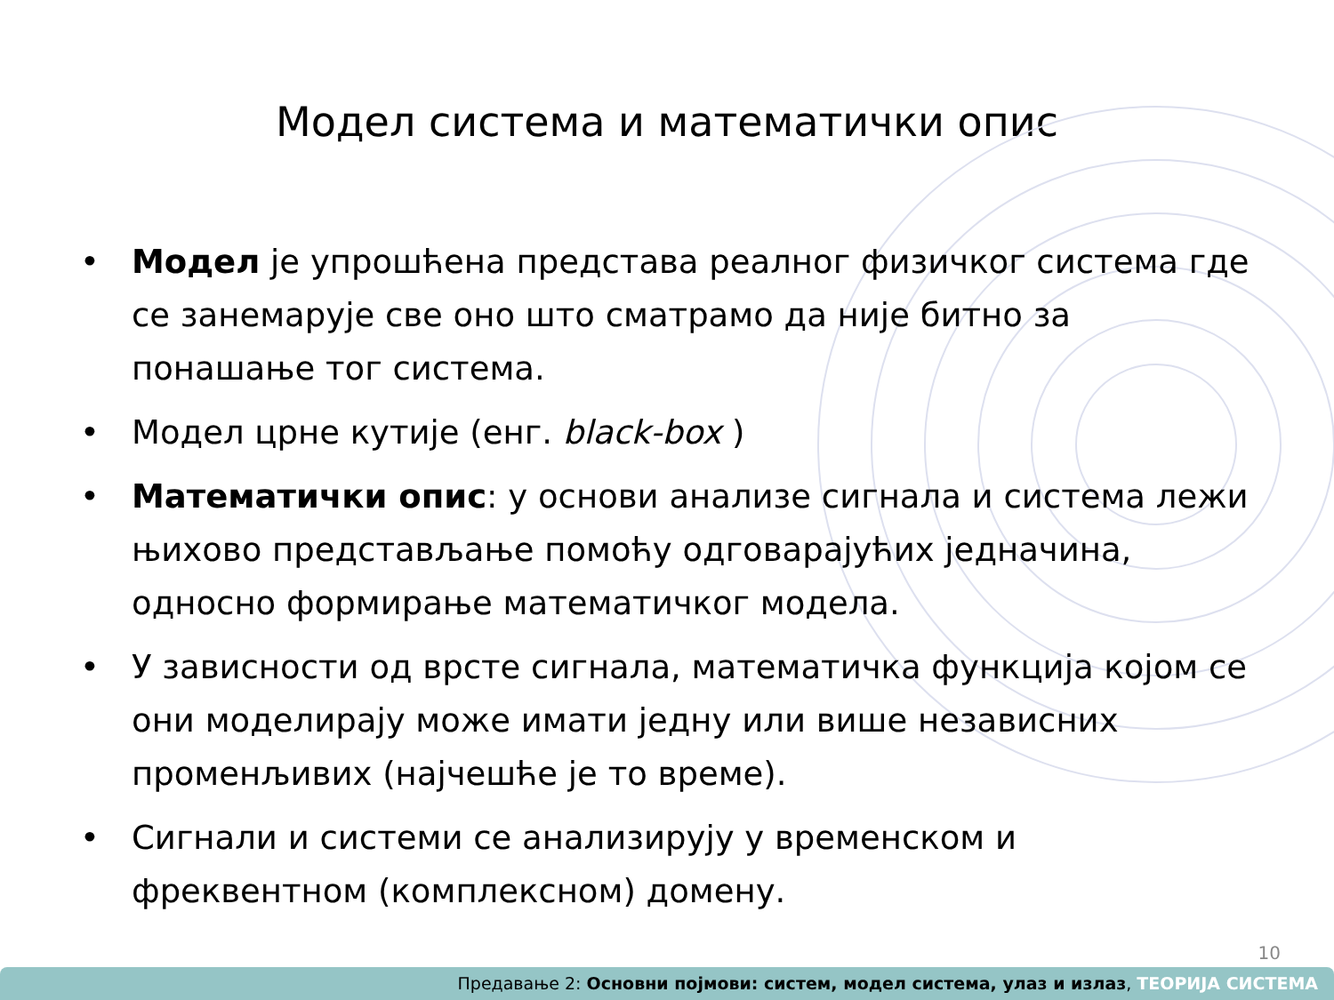Модел система и математички опис
• Модел је упрошћена представа реалног физичког система где се занемарује све оно што сматрамо да није битно за понашање тог система.
• Модел црне кутије (енг. black-box )
• Математички опис: у основи анализе сигнала и система лежи њихово представљање помоћу одговарајућих једначина, односно формирање математичког модела.
• У зависности од врсте сигнала, математичка функција којом се они моделирају може имати једну или више независних променљивих (најчешће је то време).
• Сигнали и системи се анализирују у временском и фреквентном (комплексном) домену.
10
Предавање 2: Основни појмови: систем, модел система, улаз и излаз, ТЕОРИЈА СИСТЕМА